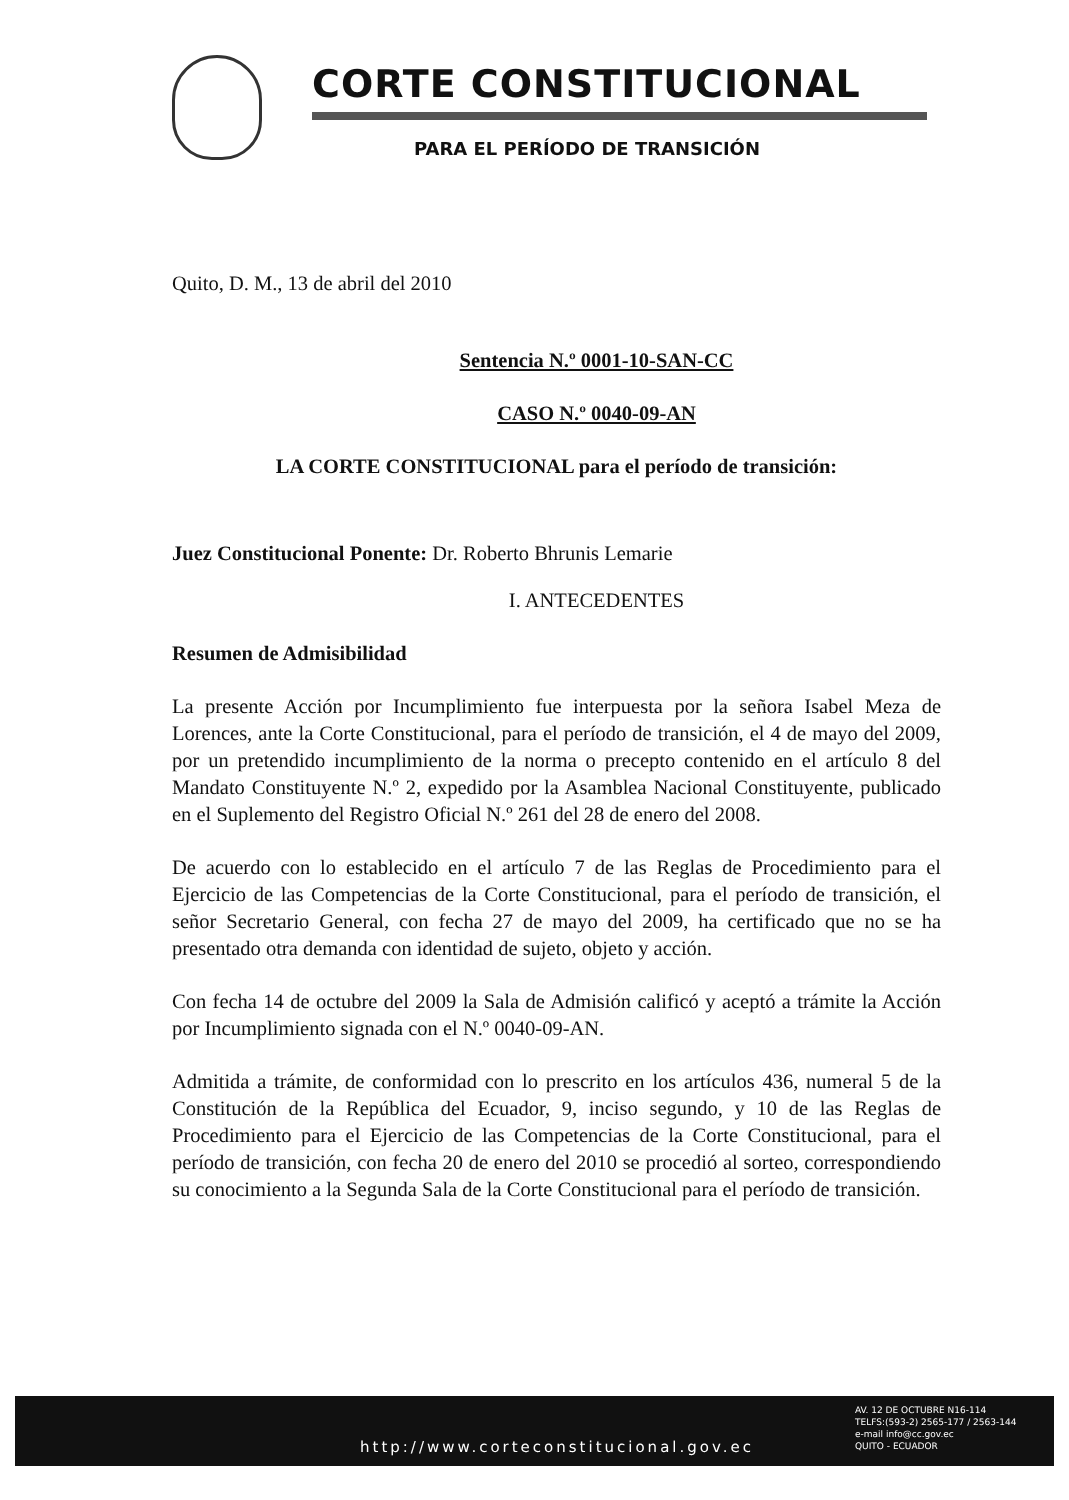CORTE CONSTITUCIONAL
PARA EL PERÍODO DE TRANSICIÓN
Quito, D. M., 13 de abril del 2010
Sentencia N.º 0001-10-SAN-CC
CASO N.º 0040-09-AN
LA CORTE CONSTITUCIONAL para el período de transición:
Juez Constitucional Ponente: Dr. Roberto Bhrunis Lemarie
I. ANTECEDENTES
Resumen de Admisibilidad
La presente Acción por Incumplimiento fue interpuesta por la señora Isabel Meza de Lorences, ante la Corte Constitucional, para el período de transición, el 4 de mayo del 2009, por un pretendido incumplimiento de la norma o precepto contenido en el artículo 8 del Mandato Constituyente N.º 2, expedido por la Asamblea Nacional Constituyente, publicado en el Suplemento del Registro Oficial N.º 261 del 28 de enero del 2008.
De acuerdo con lo establecido en el artículo 7 de las Reglas de Procedimiento para el Ejercicio de las Competencias de la Corte Constitucional, para el período de transición, el señor Secretario General, con fecha 27 de mayo del 2009, ha certificado que no se ha presentado otra demanda con identidad de sujeto, objeto y acción.
Con fecha 14 de octubre del 2009 la Sala de Admisión calificó y aceptó a trámite la Acción por Incumplimiento signada con el N.º 0040-09-AN.
Admitida a trámite, de conformidad con lo prescrito en los artículos 436, numeral 5 de la Constitución de la República del Ecuador, 9, inciso segundo, y 10 de las Reglas de Procedimiento para el Ejercicio de las Competencias de la Corte Constitucional, para el período de transición, con fecha 20 de enero del 2010 se procedió al sorteo, correspondiendo su conocimiento a la Segunda Sala de la Corte Constitucional para el período de transición.
http://www.corteconstitucional.gov.ec
AV. 12 DE OCTUBRE N16-114
TELFS:(593-2) 2565-177 / 2563-144
e-mail info@cc.gov.ec
QUITO - ECUADOR